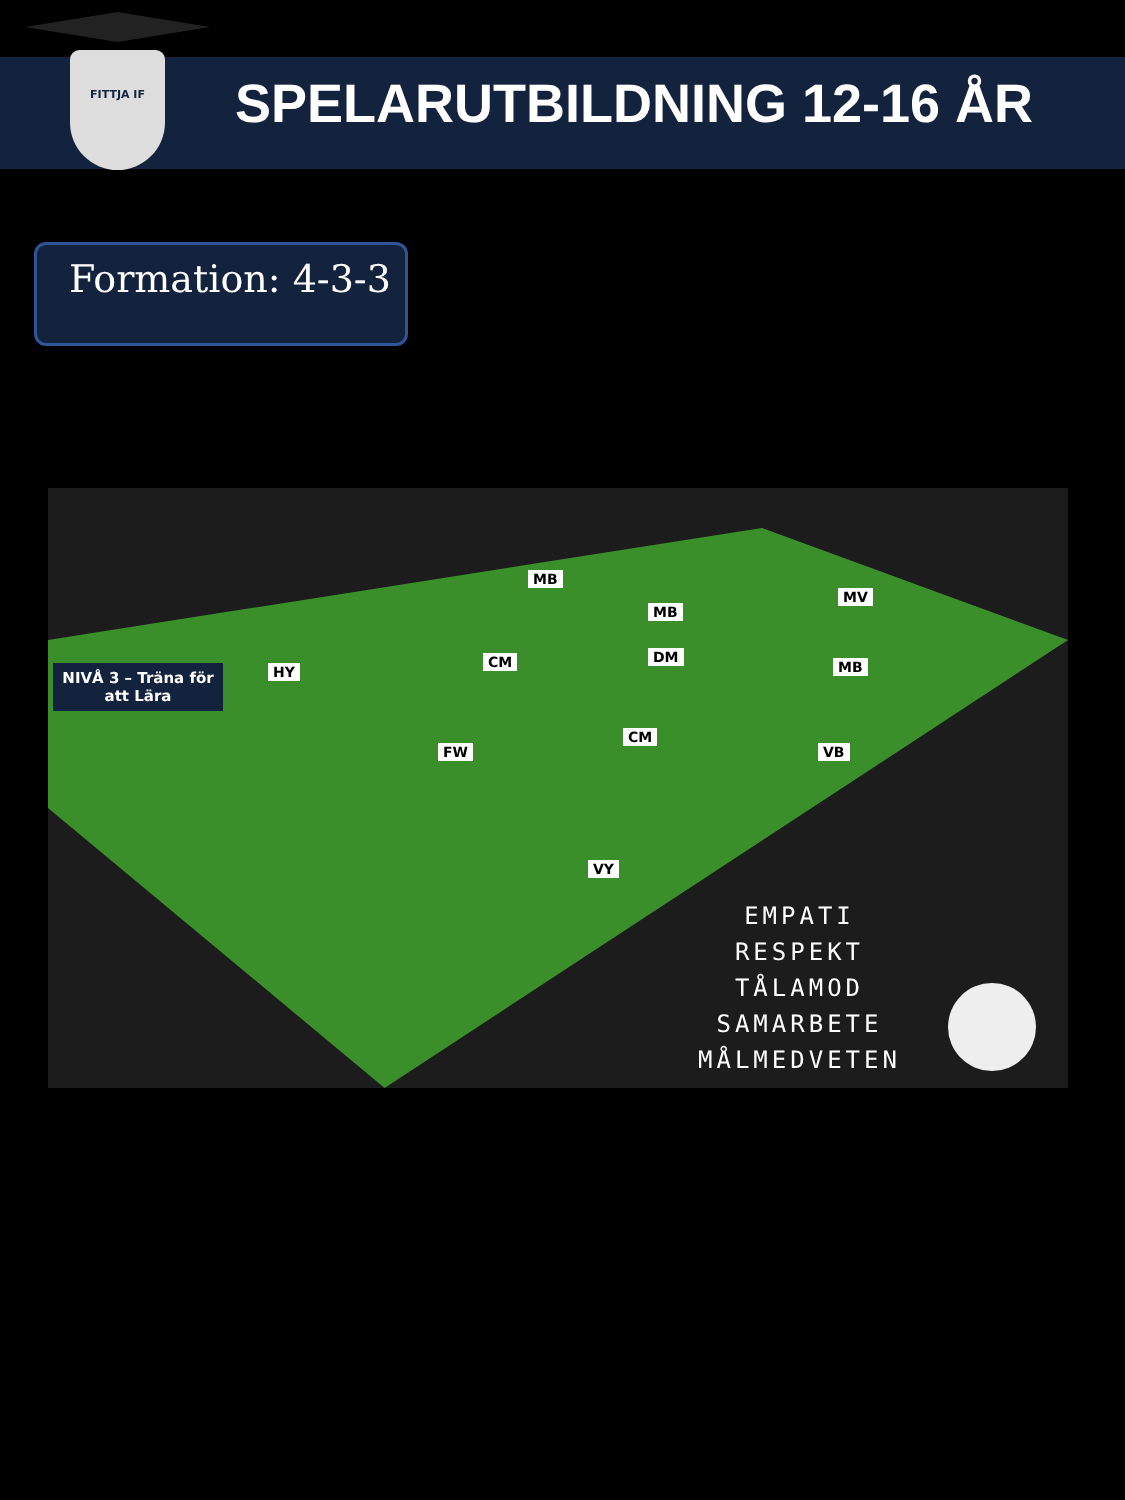FITTJA IF
SPELARUTBILDNING 12-16 ÅR
Formation: 4-3-3
NIVÅ 3 – Träna för att Lära
HY
CM
MB
DM
MB
MB
MV
FW
CM
VB
VY
EMPATI
RESPEKT
TÅLAMOD
SAMARBETE
MÅLMEDVETEN